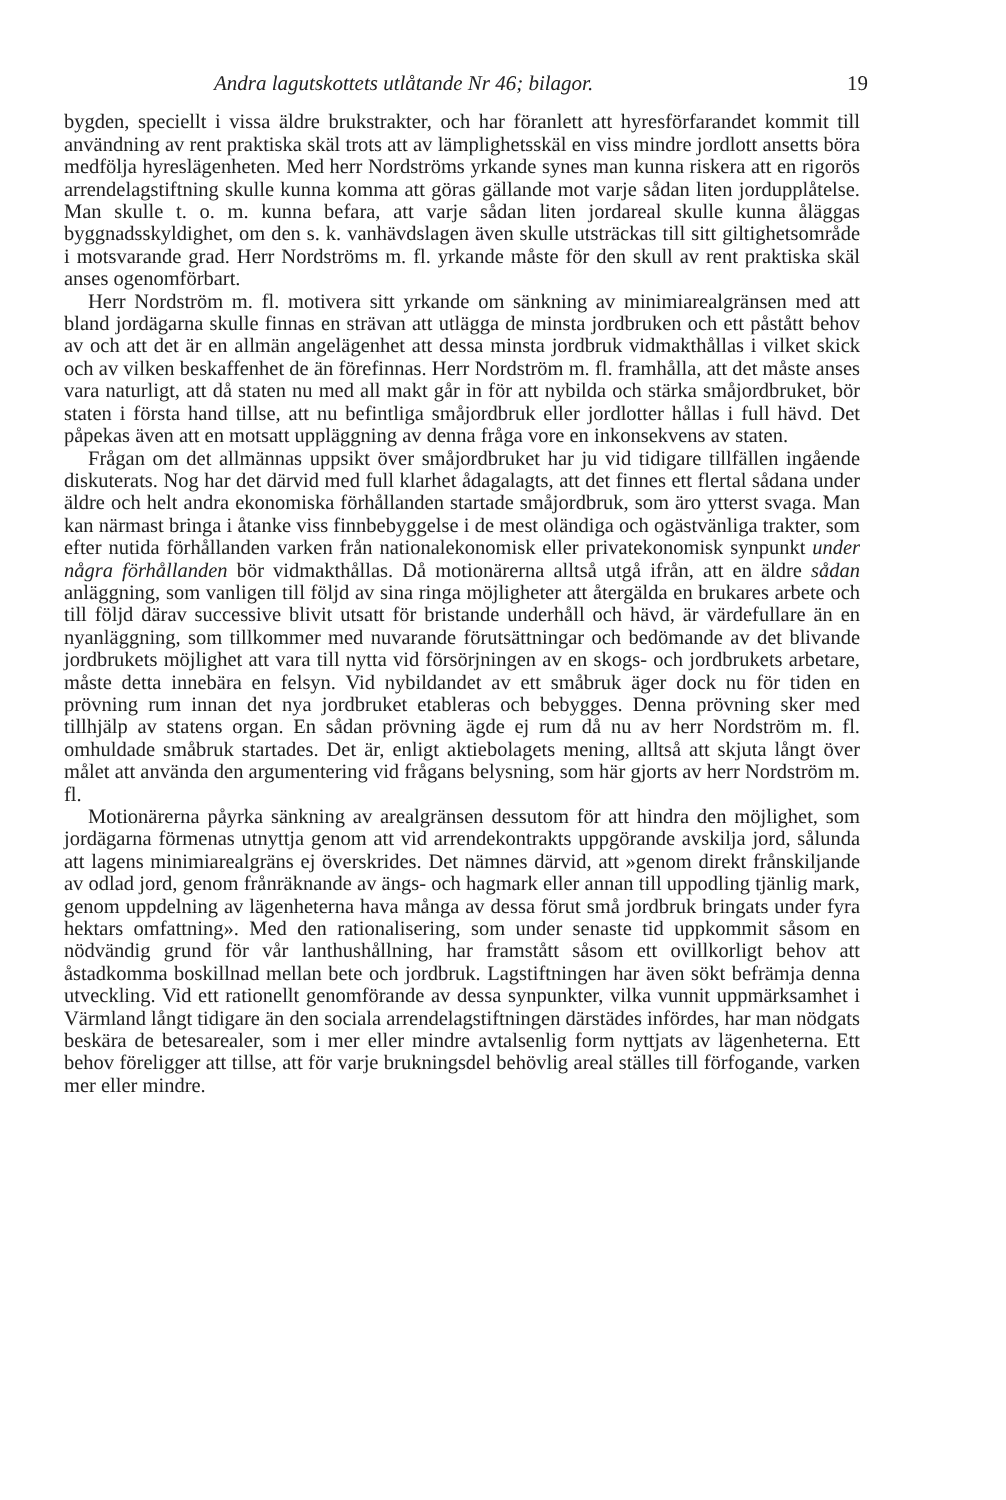Andra lagutskottets utlåtande Nr 46; bilagor. 19
bygden, speciellt i vissa äldre brukstrakter, och har föranlett att hyresförfarandet kommit till användning av rent praktiska skäl trots att av lämplighetsskäl en viss mindre jordlott ansetts böra medfölja hyreslägenheten. Med herr Nordströms yrkande synes man kunna riskera att en rigorös arrendelagstiftning skulle kunna komma att göras gällande mot varje sådan liten jordupplåtelse. Man skulle t. o. m. kunna befara, att varje sådan liten jordareal skulle kunna åläggas byggnadsskyldighet, om den s. k. vanhävdslagen även skulle utsträckas till sitt giltighetsområde i motsvarande grad. Herr Nordströms m. fl. yrkande måste för den skull av rent praktiska skäl anses ogenomförbart.
Herr Nordström m. fl. motivera sitt yrkande om sänkning av minimiarealgränsen med att bland jordägarna skulle finnas en strävan att utlägga de minsta jordbruken och ett påstått behov av och att det är en allmän angelägenhet att dessa minsta jordbruk vidmakthållas i vilket skick och av vilken beskaffenhet de än förefinnas. Herr Nordström m. fl. framhålla, att det måste anses vara naturligt, att då staten nu med all makt går in för att nybilda och stärka småjordbruket, bör staten i första hand tillse, att nu befintliga småjordbruk eller jordlotter hållas i full hävd. Det påpekas även att en motsatt uppläggning av denna fråga vore en inkonsekvens av staten.
Frågan om det allmännas uppsikt över småjordbruket har ju vid tidigare tillfällen ingående diskuterats. Nog har det därvid med full klarhet ådagalagts, att det finnes ett flertal sådana under äldre och helt andra ekonomiska förhållanden startade småjordbruk, som äro ytterst svaga. Man kan närmast bringa i åtanke viss finnbebyggelse i de mest oländiga och ogästvänliga trakter, som efter nutida förhållanden varken från nationalekonomisk eller privatekonomisk synpunkt under några förhållanden bör vidmakthållas. Då motionärerna alltså utgå ifrån, att en äldre sådan anläggning, som vanligen till följd av sina ringa möjligheter att återgälda en brukares arbete och till följd därav successive blivit utsatt för bristande underhåll och hävd, är värdefullare än en nyanläggning, som tillkommer med nuvarande förutsättningar och bedömande av det blivande jordbrukets möjlighet att vara till nytta vid försörjningen av en skogs- och jordbrukets arbetare, måste detta innebära en felsyn. Vid nybildandet av ett småbruk äger dock nu för tiden en prövning rum innan det nya jordbruket etableras och bebygges. Denna prövning sker med tillhjälp av statens organ. En sådan prövning ägde ej rum då nu av herr Nordström m. fl. omhuldade småbruk startades. Det är, enligt aktiebolagets mening, alltså att skjuta långt över målet att använda den argumentering vid frågans belysning, som här gjorts av herr Nordström m. fl.
Motionärerna påyrka sänkning av arealgränsen dessutom för att hindra den möjlighet, som jordägarna förmenas utnyttja genom att vid arrendekontrakts uppgörande avskilja jord, sålunda att lagens minimiarealgräns ej överskrides. Det nämnes därvid, att »genom direkt frånskiljande av odlad jord, genom frånräknande av ängs- och hagmark eller annan till uppodling tjänlig mark, genom uppdelning av lägenheterna hava många av dessa förut små jordbruk bringats under fyra hektars omfattning». Med den rationalisering, som under senaste tid uppkommit såsom en nödvändig grund för vår lanthushållning, har framstått såsom ett ovillkorligt behov att åstadkomma boskillnad mellan bete och jordbruk. Lagstiftningen har även sökt befrämja denna utveckling. Vid ett rationellt genomförande av dessa synpunkter, vilka vunnit uppmärksamhet i Värmland långt tidigare än den sociala arrendelagstiftningen därstädes infördes, har man nödgats beskära de betesarealer, som i mer eller mindre avtalsenlig form nyttjats av lägenheterna. Ett behov föreligger att tillse, att för varje brukningsdel behövlig areal ställes till förfogande, varken mer eller mindre.